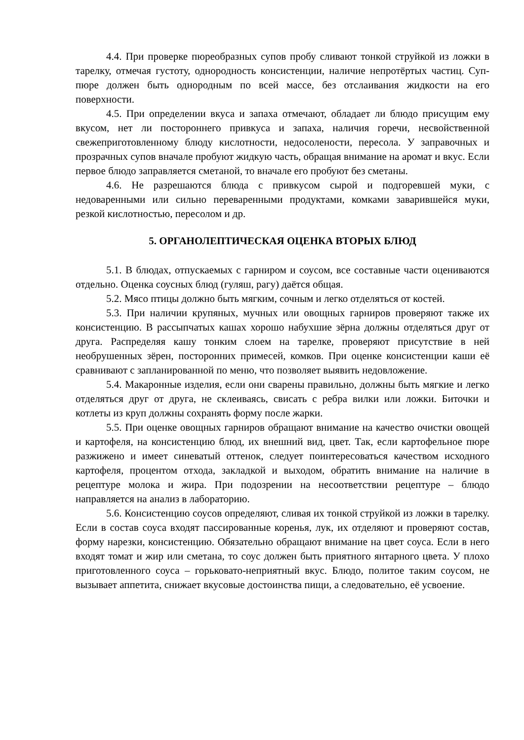4.4. При проверке пюреобразных супов пробу сливают тонкой струйкой из ложки в тарелку, отмечая густоту, однородность консистенции, наличие непротёртых частиц. Суп-пюре должен быть однородным по всей массе, без отслаивания жидкости на его поверхности.
4.5. При определении вкуса и запаха отмечают, обладает ли блюдо присущим ему вкусом, нет ли постороннего привкуса и запаха, наличия горечи, несвойственной свежеприготовленному блюду кислотности, недосолености, пересола. У заправочных и прозрачных супов вначале пробуют жидкую часть, обращая внимание на аромат и вкус. Если первое блюдо заправляется сметаной, то вначале его пробуют без сметаны.
4.6. Не разрешаются блюда с привкусом сырой и подгоревшей муки, с недоваренными или сильно переваренными продуктами, комками заварившейся муки, резкой кислотностью, пересолом и др.
5. ОРГАНОЛЕПТИЧЕСКАЯ ОЦЕНКА ВТОРЫХ БЛЮД
5.1. В блюдах, отпускаемых с гарниром и соусом, все составные части оцениваются отдельно. Оценка соусных блюд (гуляш, рагу) даётся общая.
5.2. Мясо птицы должно быть мягким, сочным и легко отделяться от костей.
5.3. При наличии крупяных, мучных или овощных гарниров проверяют также их консистенцию. В рассыпчатых кашах хорошо набухшие зёрна должны отделяться друг от друга. Распределяя кашу тонким слоем на тарелке, проверяют присутствие в ней необрушенных зёрен, посторонних примесей, комков. При оценке консистенции каши её сравнивают с запланированной по меню, что позволяет выявить недовложение.
5.4. Макаронные изделия, если они сварены правильно, должны быть мягкие и легко отделяться друг от друга, не склеиваясь, свисать с ребра вилки или ложки. Биточки и котлеты из круп должны сохранять форму после жарки.
5.5. При оценке овощных гарниров обращают внимание на качество очистки овощей и картофеля, на консистенцию блюд, их внешний вид, цвет. Так, если картофельное пюре разжижено и имеет синеватый оттенок, следует поинтересоваться качеством исходного картофеля, процентом отхода, закладкой и выходом, обратить внимание на наличие в рецептуре молока и жира. При подозрении на несоответствии рецептуре – блюдо направляется на анализ в лабораторию.
5.6. Консистенцию соусов определяют, сливая их тонкой струйкой из ложки в тарелку. Если в состав соуса входят пассированные коренья, лук, их отделяют и проверяют состав, форму нарезки, консистенцию. Обязательно обращают внимание на цвет соуса. Если в него входят томат и жир или сметана, то соус должен быть приятного янтарного цвета. У плохо приготовленного соуса – горьковато-неприятный вкус. Блюдо, политое таким соусом, не вызывает аппетита, снижает вкусовые достоинства пищи, а следовательно, её усвоение.